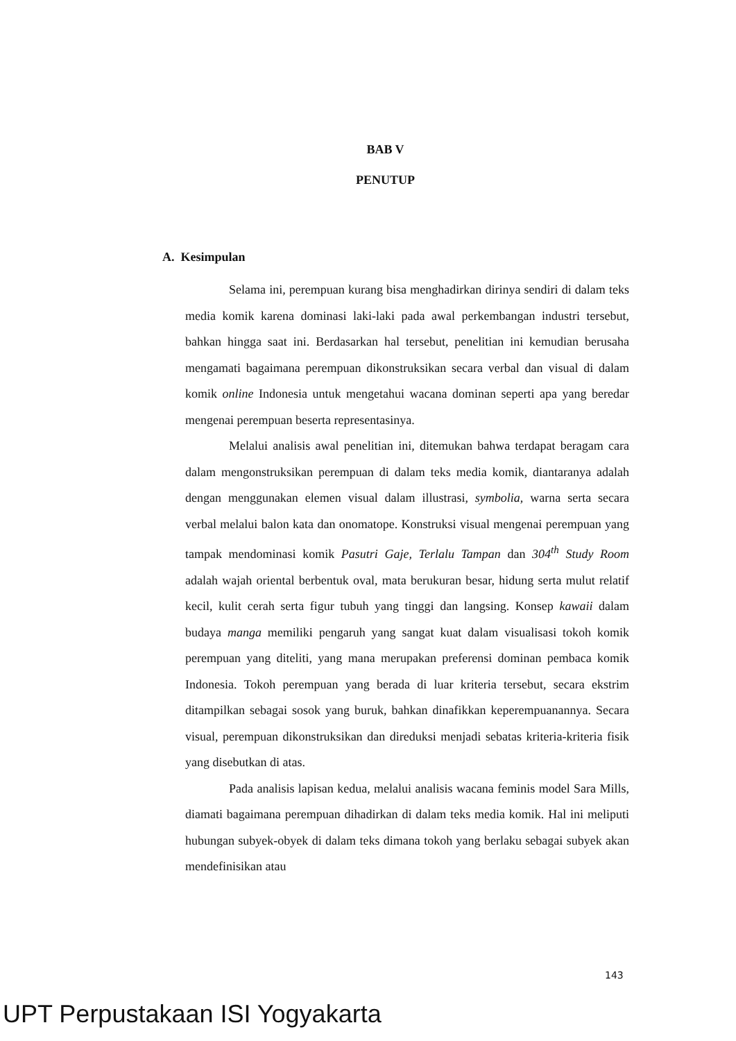BAB V
PENUTUP
A. Kesimpulan
Selama ini, perempuan kurang bisa menghadirkan dirinya sendiri di dalam teks media komik karena dominasi laki-laki pada awal perkembangan industri tersebut, bahkan hingga saat ini. Berdasarkan hal tersebut, penelitian ini kemudian berusaha mengamati bagaimana perempuan dikonstruksikan secara verbal dan visual di dalam komik online Indonesia untuk mengetahui wacana dominan seperti apa yang beredar mengenai perempuan beserta representasinya.
Melalui analisis awal penelitian ini, ditemukan bahwa terdapat beragam cara dalam mengonstruksikan perempuan di dalam teks media komik, diantaranya adalah dengan menggunakan elemen visual dalam illustrasi, symbolia, warna serta secara verbal melalui balon kata dan onomatope. Konstruksi visual mengenai perempuan yang tampak mendominasi komik Pasutri Gaje, Terlalu Tampan dan 304<sup>th</sup> Study Room adalah wajah oriental berbentuk oval, mata berukuran besar, hidung serta mulut relatif kecil, kulit cerah serta figur tubuh yang tinggi dan langsing. Konsep kawaii dalam budaya manga memiliki pengaruh yang sangat kuat dalam visualisasi tokoh komik perempuan yang diteliti, yang mana merupakan preferensi dominan pembaca komik Indonesia. Tokoh perempuan yang berada di luar kriteria tersebut, secara ekstrim ditampilkan sebagai sosok yang buruk, bahkan dinafikkan keperempuanannya. Secara visual, perempuan dikonstruksikan dan direduksi menjadi sebatas kriteria-kriteria fisik yang disebutkan di atas.
Pada analisis lapisan kedua, melalui analisis wacana feminis model Sara Mills, diamati bagaimana perempuan dihadirkan di dalam teks media komik. Hal ini meliputi hubungan subyek-obyek di dalam teks dimana tokoh yang berlaku sebagai subyek akan mendefinisikan atau
143
UPT Perpustakaan ISI Yogyakarta